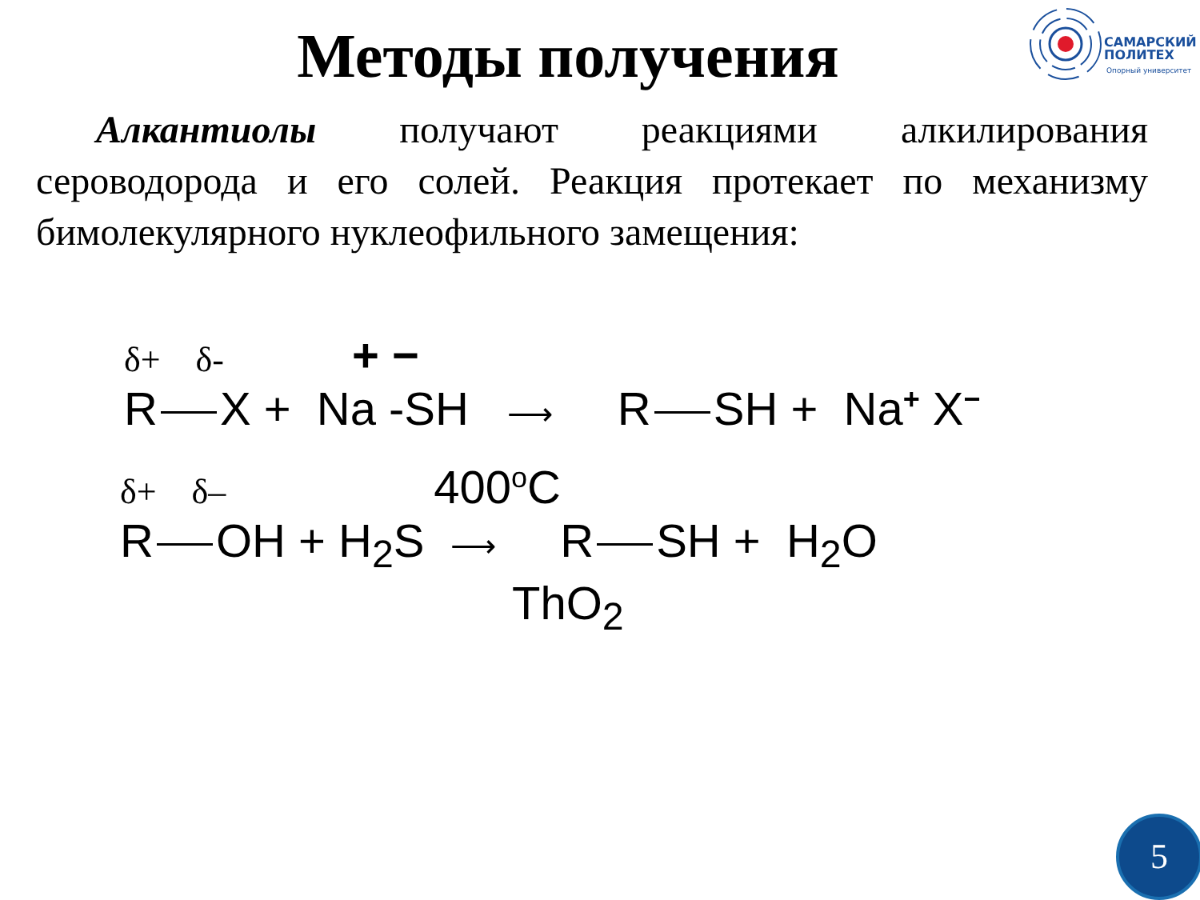Методы получения
САМАРСКИЙ
ПОЛИТЕХ
Опорный университет
Алкантиолы получают реакциями алкилирования сероводорода и его солей. Реакция протекает по механизму бимолекулярного нуклеофильного замещения:
δ+ δ- + −
R X + Na -SH ⟶ R SH + Na<sup>+</sup> X<sup>−</sup>
δ+ δ– 400<sup>o</sup>C
R OH + H<sub>2</sub>S ⟶ R SH + H<sub>2</sub>O
ThO<sub>2</sub>
5